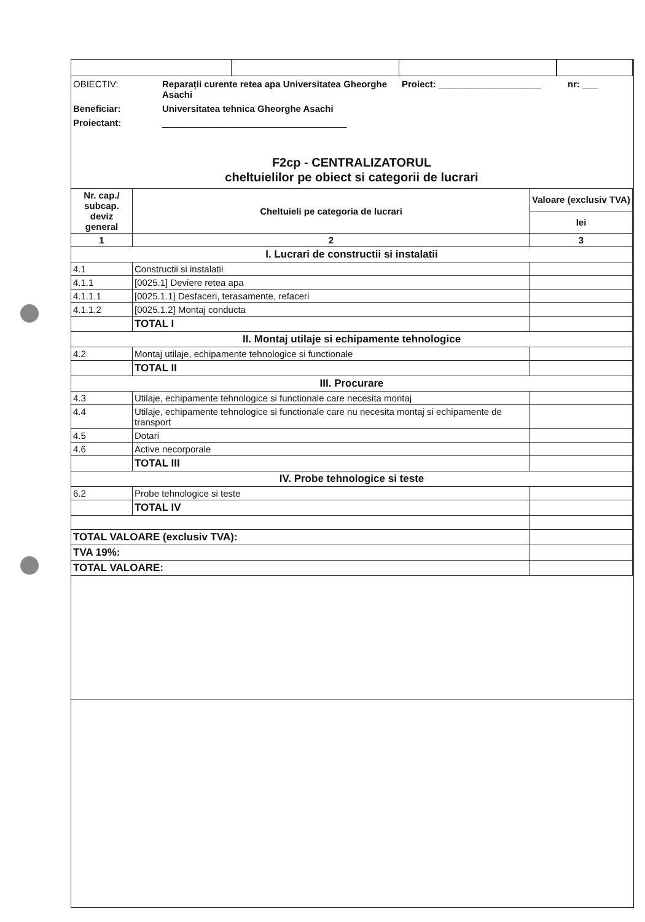OBIECTIV:
Reparații curente retea apa Universitatea Gheorghe Asachi
Proiect: ____________________
nr: ___
Beneficiar:
Universitatea tehnica Gheorghe Asachi
Proiectant:
____________________________________
F2cp - CENTRALIZATORUL
cheltuielilor pe obiect si categorii de lucrari
| Nr. cap./ subcap. deviz general | Cheltuieli pe categoria de lucrari | Valoare (exclusiv TVA) |
| --- | --- | --- |
| | | lei |
| 1 | 2 | 3 |
| I. Lucrari de constructii si instalatii | | |
| 4.1 | Constructii si instalatii | |
| 4.1.1 | [0025.1] Deviere retea apa | |
| 4.1.1.1 | [0025.1.1] Desfaceri, terasamente, refaceri | |
| 4.1.1.2 | [0025.1.2] Montaj conducta | |
| | TOTAL I | |
| II. Montaj utilaje si echipamente tehnologice | | |
| 4.2 | Montaj utilaje, echipamente tehnologice si functionale | |
| | TOTAL II | |
| III. Procurare | | |
| 4.3 | Utilaje, echipamente tehnologice si functionale care necesita montaj | |
| 4.4 | Utilaje, echipamente tehnologice si functionale care nu necesita montaj si echipamente de transport | |
| 4.5 | Dotari | |
| 4.6 | Active necorporale | |
| | TOTAL III | |
| IV. Probe tehnologice si teste | | |
| 6.2 | Probe tehnologice si teste | |
| | TOTAL IV | |
| TOTAL VALOARE (exclusiv TVA): | | |
| TVA 19%: | | |
| TOTAL VALOARE: | | |